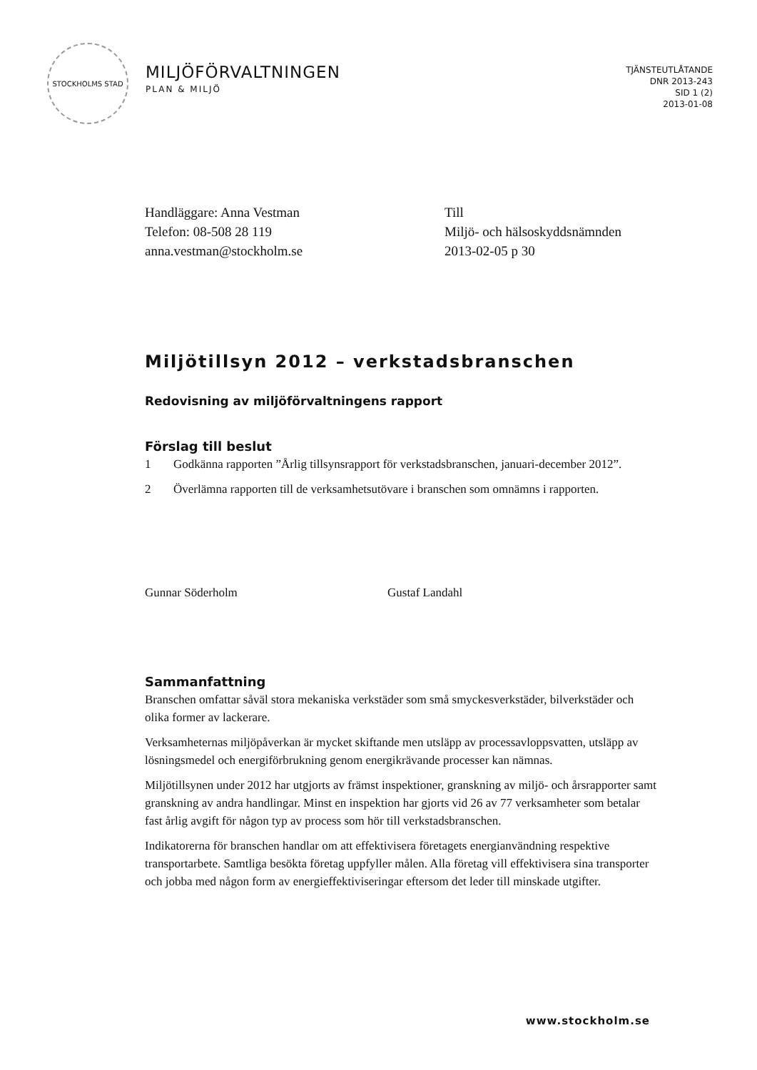STOCKHOLMS STAD
MILJÖFÖRVALTNINGEN
PLAN & MILJÖ
TJÄNSTEUTLÅTANDE
DNR 2013-243
SID 1 (2)
2013-01-08
Handläggare: Anna Vestman
Telefon: 08-508 28 119
anna.vestman@stockholm.se
Till
Miljö- och hälsoskyddsnämnden
2013-02-05 p 30
Miljötillsyn 2012 – verkstadsbranschen
Redovisning av miljöförvaltningens rapport
Förslag till beslut
1 Godkänna rapporten ”Årlig tillsynsrapport för verkstadsbranschen, januari-december 2012”.
2 Överlämna rapporten till de verksamhetsutövare i branschen som omnämns i rapporten.
Gunnar Söderholm Gustaf Landahl
Sammanfattning
Branschen omfattar såväl stora mekaniska verkstäder som små smyckesverkstäder, bilverkstäder och olika former av lackerare.
Verksamheternas miljöpåverkan är mycket skiftande men utsläpp av processavloppsvatten, utsläpp av lösningsmedel och energiförbrukning genom energikrävande processer kan nämnas.
Miljötillsynen under 2012 har utgjorts av främst inspektioner, granskning av miljö- och årsrapporter samt granskning av andra handlingar. Minst en inspektion har gjorts vid 26 av 77 verksamheter som betalar fast årlig avgift för någon typ av process som hör till verkstadsbranschen.
Indikatorerna för branschen handlar om att effektivisera företagets energianvändning respektive transportarbete. Samtliga besökta företag uppfyller målen. Alla företag vill effektivisera sina transporter och jobba med någon form av energieffektiviseringar eftersom det leder till minskade utgifter.
www.stockholm.se